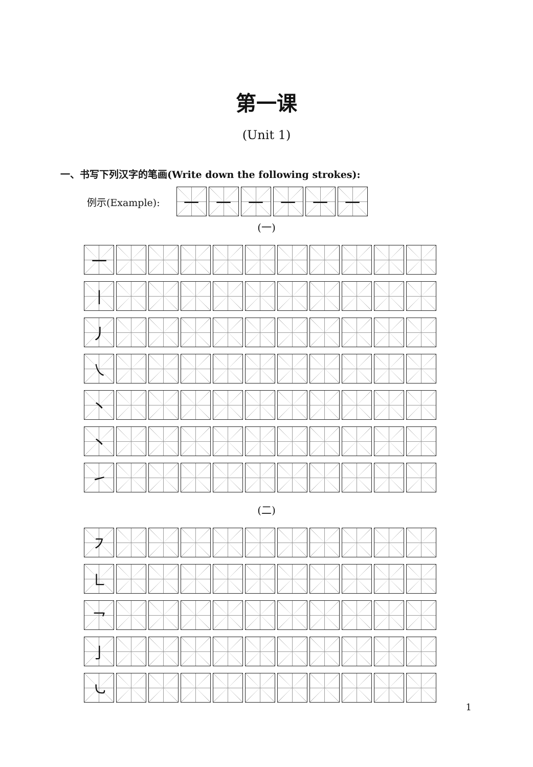第一课
(Unit 1)
一、书写下列汉字的笔画(Write down the following strokes):
例示(Example):
| 一 | 一 | 一 | 一 | 一 | 一 |
(一)
| 一 | | | | | | | | | | |
| 丨 | | | | | | | | | | |
| 丿 | | | | | | | | | | |
| ㇏ | | | | | | | | | | |
| 丶 | | | | | | | | | | |
| 丶 | | | | | | | | | | |
| ㇀ | | | | | | | | | | |
(二)
| ㇇ | | | | | | | | | | |
| ㇗ | | | | | | | | | | |
| ㇖ | | | | | | | | | | |
| 亅 | | | | | | | | | | |
| ㇃ | | | | | | | | | | |
1